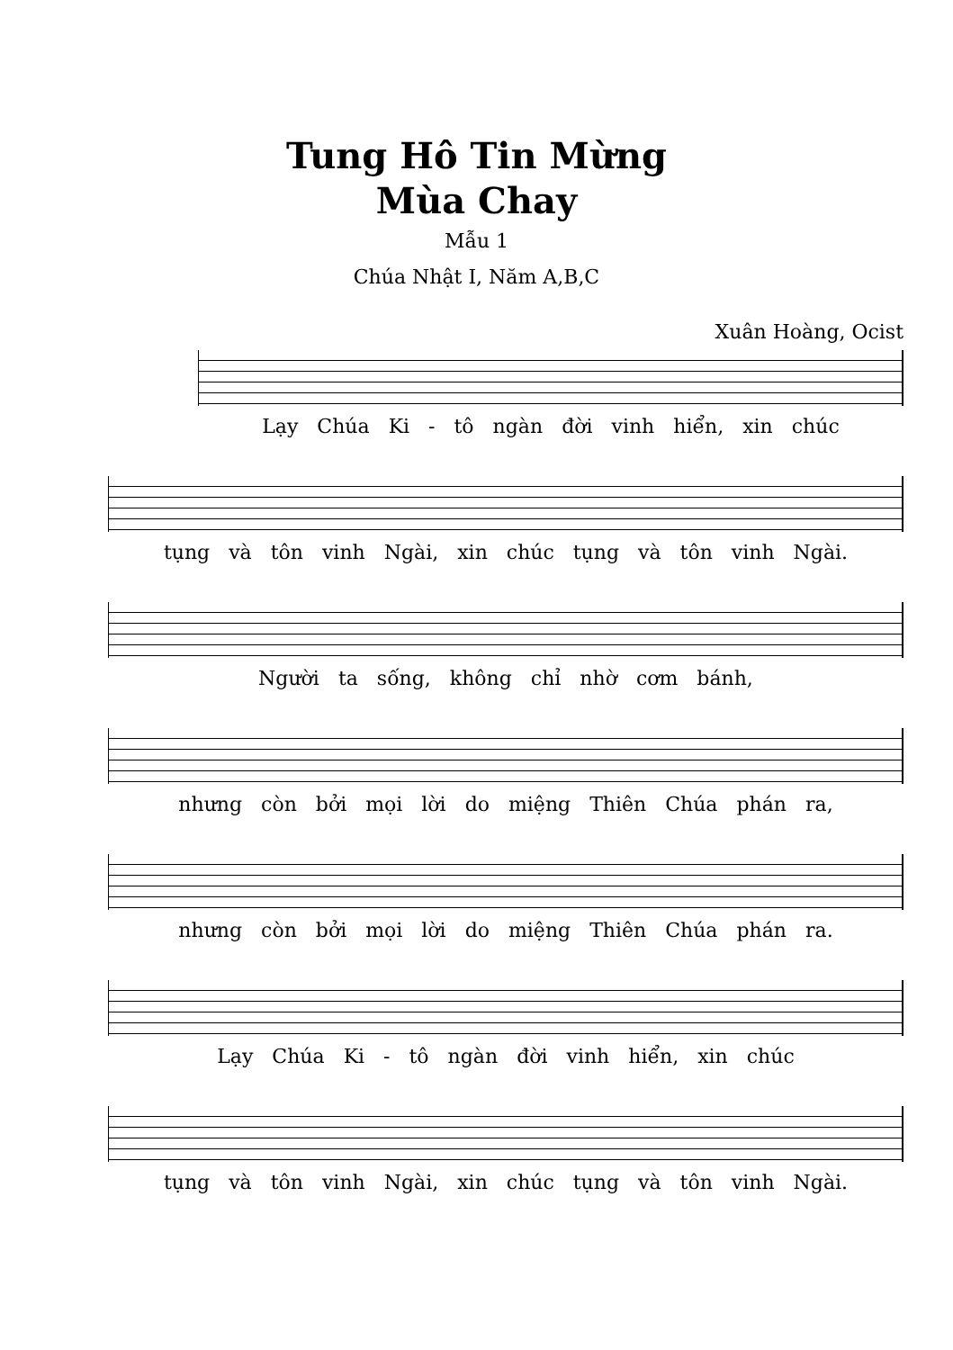Tung Hô Tin Mừng
Mùa Chay
Mẫu 1
Chúa Nhật I, Năm A,B,C
Xuân Hoàng, Ocist
Lạy Chúa Ki - tô ngàn đời vinh hiển, xin chúc
tụng và tôn vinh Ngài, xin chúc tụng và tôn vinh Ngài.
Người ta sống, không chỉ nhờ cơm bánh,
nhưng còn bởi mọi lời do miệng Thiên Chúa phán ra,
nhưng còn bởi mọi lời do miệng Thiên Chúa phán ra.
Lạy Chúa Ki - tô ngàn đời vinh hiển, xin chúc
tụng và tôn vinh Ngài, xin chúc tụng và tôn vinh Ngài.